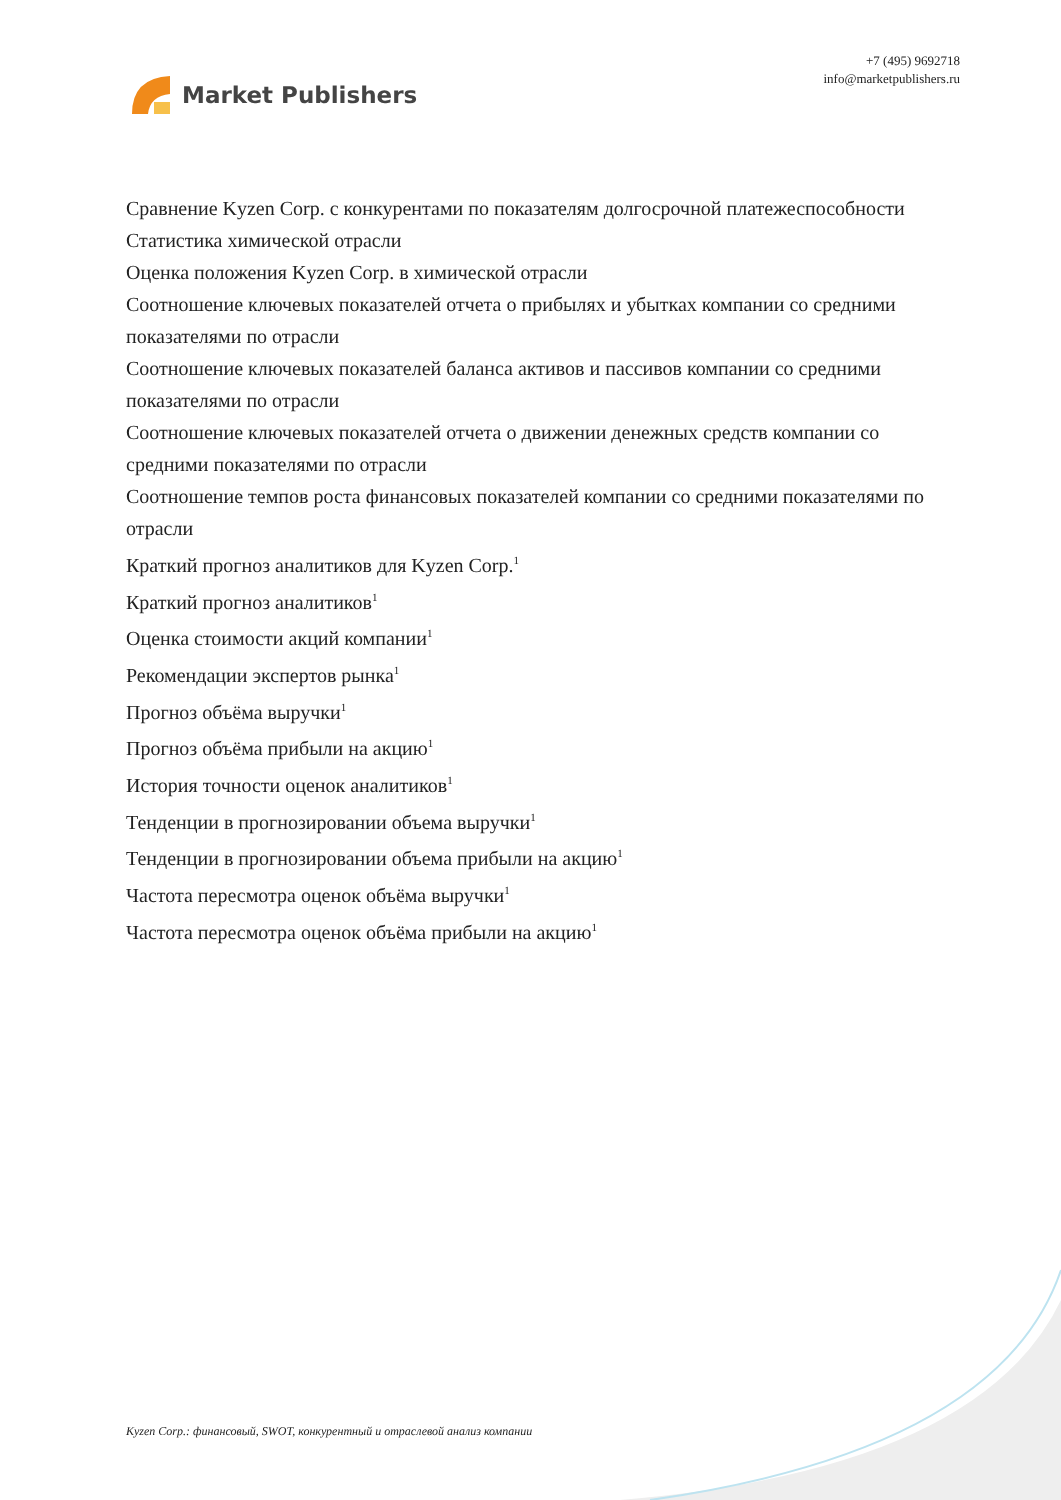Market Publishers
+7 (495) 9692718
info@marketpublishers.ru
Сравнение Kyzen Corp. с конкурентами по показателям долгосрочной платежеспособности
Статистика химической отрасли
Оценка положения Kyzen Corp. в химической отрасли
Соотношение ключевых показателей отчета о прибылях и убытках компании со средними показателями по отрасли
Соотношение ключевых показателей баланса активов и пассивов компании со средними показателями по отрасли
Соотношение ключевых показателей отчета о движении денежных средств компании со средними показателями по отрасли
Соотношение темпов роста финансовых показателей компании со средними показателями по отрасли
Краткий прогноз аналитиков для Kyzen Corp.<sup>1</sup>
Краткий прогноз аналитиков<sup>1</sup>
Оценка стоимости акций компании<sup>1</sup>
Рекомендации экспертов рынка<sup>1</sup>
Прогноз объёма выручки<sup>1</sup>
Прогноз объёма прибыли на акцию<sup>1</sup>
История точности оценок аналитиков<sup>1</sup>
Тенденции в прогнозировании объема выручки<sup>1</sup>
Тенденции в прогнозировании объема прибыли на акцию<sup>1</sup>
Частота пересмотра оценок объёма выручки<sup>1</sup>
Частота пересмотра оценок объёма прибыли на акцию<sup>1</sup>
Kyzen Corp.: финансовый, SWOT, конкурентный и отраслевой анализ компании